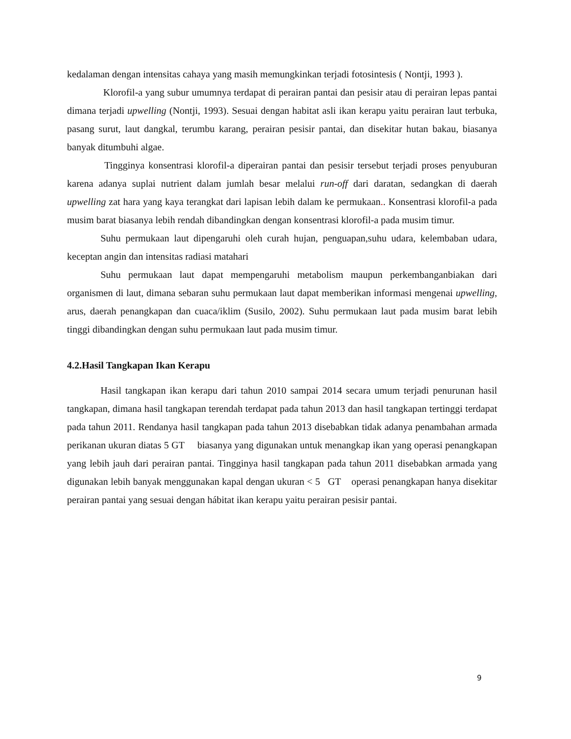kedalaman dengan intensitas cahaya yang masih memungkinkan terjadi fotosintesis ( Nontji, 1993 ).
Klorofil-a yang subur umumnya terdapat di perairan pantai dan pesisir atau di perairan lepas pantai dimana terjadi upwelling (Nontji, 1993). Sesuai dengan habitat asli ikan kerapu yaitu perairan laut terbuka, pasang surut, laut dangkal, terumbu karang, perairan pesisir pantai, dan disekitar hutan bakau, biasanya banyak ditumbuhi algae.
Tingginya konsentrasi klorofil-a diperairan pantai dan pesisir tersebut terjadi proses penyuburan karena adanya suplai nutrient dalam jumlah besar melalui run-off dari daratan, sedangkan di daerah upwelling zat hara yang kaya terangkat dari lapisan lebih dalam ke permukaan.. Konsentrasi klorofil-a pada musim barat biasanya lebih rendah dibandingkan dengan konsentrasi klorofil-a pada musim timur.
Suhu permukaan laut dipengaruhi oleh curah hujan, penguapan,suhu udara, kelembaban udara, keceptan angin dan intensitas radiasi matahari
Suhu permukaan laut dapat mempengaruhi metabolism maupun perkembanganbiakan dari organismen di laut, dimana sebaran suhu permukaan laut dapat memberikan informasi mengenai upwelling, arus, daerah penangkapan dan cuaca/iklim (Susilo, 2002). Suhu permukaan laut pada musim barat lebih tinggi dibandingkan dengan suhu permukaan laut pada musim timur.
4.2.Hasil Tangkapan Ikan Kerapu
Hasil tangkapan ikan kerapu dari tahun 2010 sampai 2014 secara umum terjadi penurunan hasil tangkapan, dimana hasil tangkapan terendah terdapat pada tahun 2013 dan hasil tangkapan tertinggi terdapat pada tahun 2011. Rendanya hasil tangkapan pada tahun 2013 disebabkan tidak adanya penambahan armada perikanan ukuran diatas 5 GT biasanya yang digunakan untuk menangkap ikan yang operasi penangkapan yang lebih jauh dari perairan pantai. Tingginya hasil tangkapan pada tahun 2011 disebabkan armada yang digunakan lebih banyak menggunakan kapal dengan ukuran < 5 GT operasi penangkapan hanya disekitar perairan pantai yang sesuai dengan hábitat ikan kerapu yaitu perairan pesisir pantai.
9